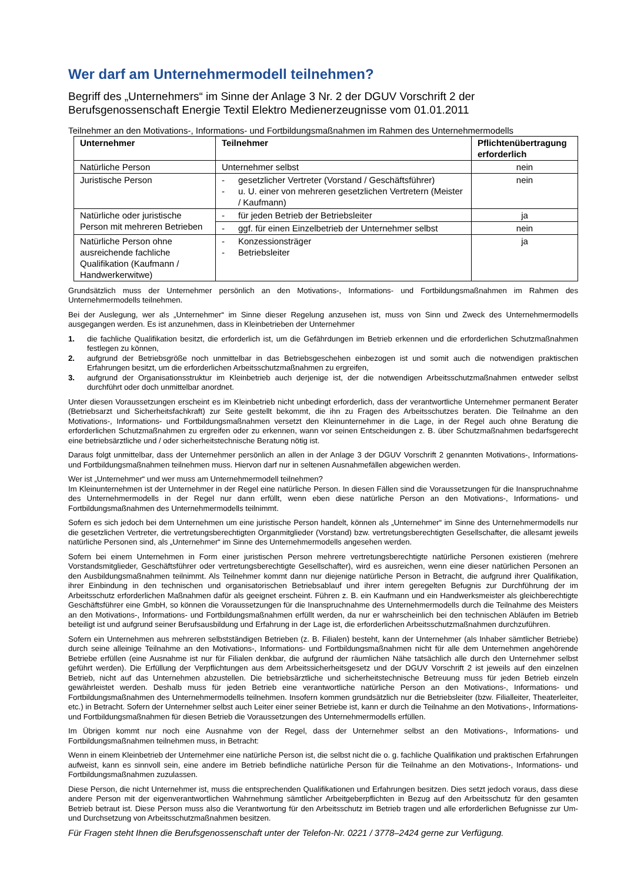Wer darf am Unternehmermodell teilnehmen?
Begriff des „Unternehmers“ im Sinne der Anlage 3 Nr. 2 der DGUV Vorschrift 2 der Berufsgenossenschaft Energie Textil Elektro Medienerzeugnisse vom 01.01.2011
Teilnehmer an den Motivations-, Informations- und Fortbildungsmaßnahmen im Rahmen des Unternehmermodells
| Unternehmer | Teilnehmer | Pflichtenübertragung erforderlich |
| --- | --- | --- |
| Natürliche Person | Unternehmer selbst | nein |
| Juristische Person | - gesetzlicher Vertreter (Vorstand / Geschäftsführer) - u. U. einer von mehreren gesetzlichen Vertretern (Meister / Kaufmann) | nein |
| Natürliche oder juristische Person mit mehreren Betrieben | - für jeden Betrieb der Betriebsleiter | ja |
| | - ggf. für einen Einzelbetrieb der Unternehmer selbst | nein |
| Natürliche Person ohne ausreichende fachliche Qualifikation (Kaufmann / Handwerkerwitwe) | - Konzessionsträger - Betriebsleiter | ja |
Grundsätzlich muss der Unternehmer persönlich an den Motivations-, Informations- und Fortbildungsmaßnahmen im Rahmen des Unternehmermodells teilnehmen.
Bei der Auslegung, wer als „Unternehmer“ im Sinne dieser Regelung anzusehen ist, muss von Sinn und Zweck des Unternehmermodells ausgegangen werden. Es ist anzunehmen, dass in Kleinbetrieben der Unternehmer
1. die fachliche Qualifikation besitzt, die erforderlich ist, um die Gefährdungen im Betrieb erkennen und die erforderlichen Schutzmaßnahmen festlegen zu können,
2. aufgrund der Betriebsgröße noch unmittelbar in das Betriebsgeschehen einbezogen ist und somit auch die notwendigen praktischen Erfahrungen besitzt, um die erforderlichen Arbeitsschutzmaßnahmen zu ergreifen,
3. aufgrund der Organisationsstruktur im Kleinbetrieb auch derjenige ist, der die notwendigen Arbeitsschutzmaßnahmen entweder selbst durchführt oder doch unmittelbar anordnet.
Unter diesen Voraussetzungen erscheint es im Kleinbetrieb nicht unbedingt erforderlich, dass der verantwortliche Unternehmer permanent Berater (Betriebsarzt und Sicherheitsfachkraft) zur Seite gestellt bekommt, die ihn zu Fragen des Arbeitsschutzes beraten. Die Teilnahme an den Motivations-, Informations- und Fortbildungsmaßnahmen versetzt den Kleinunternehmer in die Lage, in der Regel auch ohne Beratung die erforderlichen Schutzmaßnahmen zu ergreifen oder zu erkennen, wann vor seinen Entscheidungen z. B. über Schutzmaßnahmen bedarfsgerecht eine betriebsärztliche und / oder sicherheitstechnische Beratung nötig ist.
Daraus folgt unmittelbar, dass der Unternehmer persönlich an allen in der Anlage 3 der DGUV Vorschrift 2 genannten Motivations-, Informations- und Fortbildungsmaßnahmen teilnehmen muss. Hiervon darf nur in seltenen Ausnahmefällen abgewichen werden.
Wer ist „Unternehmer“ und wer muss am Unternehmermodell teilnehmen?
Im Kleinunternehmen ist der Unternehmer in der Regel eine natürliche Person. In diesen Fällen sind die Voraussetzungen für die Inanspruchnahme des Unternehmermodells in der Regel nur dann erfüllt, wenn eben diese natürliche Person an den Motivations-, Informations- und Fortbildungsmaßnahmen des Unternehmermodells teilnimmt.
Sofern es sich jedoch bei dem Unternehmen um eine juristische Person handelt, können als „Unternehmer“ im Sinne des Unternehmermodells nur die gesetzlichen Vertreter, die vertretungsberechtigten Organmitglieder (Vorstand) bzw. vertretungsberechtigten Gesellschafter, die allesamt jeweils natürliche Personen sind, als „Unternehmer“ im Sinne des Unternehmermodells angesehen werden.
Sofern bei einem Unternehmen in Form einer juristischen Person mehrere vertretungsberechtigte natürliche Personen existieren (mehrere Vorstandsmitglieder, Geschäftsführer oder vertretungsberechtigte Gesellschafter), wird es ausreichen, wenn eine dieser natürlichen Personen an den Ausbildungsmaßnahmen teilnimmt. Als Teilnehmer kommt dann nur diejenige natürliche Person in Betracht, die aufgrund ihrer Qualifikation, ihrer Einbindung in den technischen und organisatorischen Betriebsablauf und ihrer intern geregelten Befugnis zur Durchführung der im Arbeitsschutz erforderlichen Maßnahmen dafür als geeignet erscheint. Führen z. B. ein Kaufmann und ein Handwerksmeister als gleichberechtigte Geschäftsführer eine GmbH, so können die Voraussetzungen für die Inanspruchnahme des Unternehmermodells durch die Teilnahme des Meisters an den Motivations-, Informations- und Fortbildungsmaßnahmen erfüllt werden, da nur er wahrscheinlich bei den technischen Abläufen im Betrieb beteiligt ist und aufgrund seiner Berufsausbildung und Erfahrung in der Lage ist, die erforderlichen Arbeitsschutzmaßnahmen durchzuführen.
Sofern ein Unternehmen aus mehreren selbstständigen Betrieben (z. B. Filialen) besteht, kann der Unternehmer (als Inhaber sämtlicher Betriebe) durch seine alleinige Teilnahme an den Motivations-, Informations- und Fortbildungsmaßnahmen nicht für alle dem Unternehmen angehörende Betriebe erfüllen (eine Ausnahme ist nur für Filialen denkbar, die aufgrund der räumlichen Nähe tatsächlich alle durch den Unternehmer selbst geführt werden). Die Erfüllung der Verpflichtungen aus dem Arbeitssicherheitsgesetz und der DGUV Vorschrift 2 ist jeweils auf den einzelnen Betrieb, nicht auf das Unternehmen abzustellen. Die betriebsärztliche und sicherheitstechnische Betreuung muss für jeden Betrieb einzeln gewährleistet werden. Deshalb muss für jeden Betrieb eine verantwortliche natürliche Person an den Motivations-, Informations- und Fortbildungsmaßnahmen des Unternehmermodells teilnehmen. Insofern kommen grundsätzlich nur die Betriebsleiter (bzw. Filialleiter, Theaterleiter, etc.) in Betracht. Sofern der Unternehmer selbst auch Leiter einer seiner Betriebe ist, kann er durch die Teilnahme an den Motivations-, Informations- und Fortbildungsmaßnahmen für diesen Betrieb die Voraussetzungen des Unternehmermodells erfüllen.
Im Übrigen kommt nur noch eine Ausnahme von der Regel, dass der Unternehmer selbst an den Motivations-, Informations- und Fortbildungsmaßnahmen teilnehmen muss, in Betracht:
Wenn in einem Kleinbetrieb der Unternehmer eine natürliche Person ist, die selbst nicht die o. g. fachliche Qualifikation und praktischen Erfahrungen aufweist, kann es sinnvoll sein, eine andere im Betrieb befindliche natürliche Person für die Teilnahme an den Motivations-, Informations- und Fortbildungsmaßnahmen zuzulassen.
Diese Person, die nicht Unternehmer ist, muss die entsprechenden Qualifikationen und Erfahrungen besitzen. Dies setzt jedoch voraus, dass diese andere Person mit der eigenverantwortlichen Wahrnehmung sämtlicher Arbeitgeberpflichten in Bezug auf den Arbeitsschutz für den gesamten Betrieb betraut ist. Diese Person muss also die Verantwortung für den Arbeitsschutz im Betrieb tragen und alle erforderlichen Befugnisse zur Um- und Durchsetzung von Arbeitsschutzmaßnahmen besitzen.
Für Fragen steht Ihnen die Berufsgenossenschaft unter der Telefon-Nr. 0221 / 3778–2424 gerne zur Verfügung.